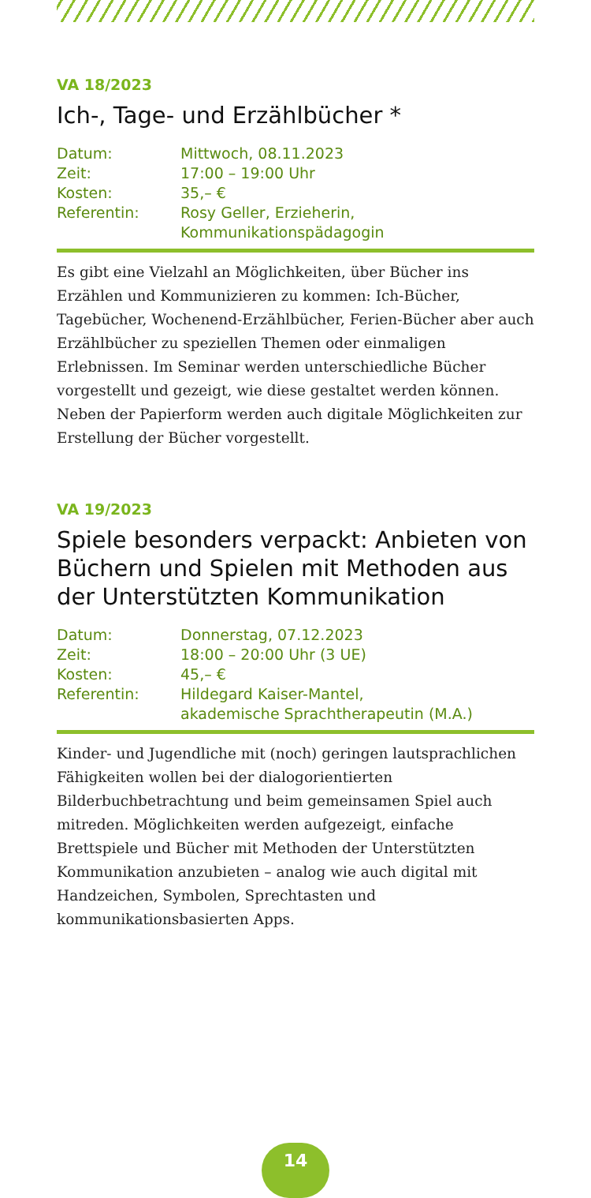VA 18/2023
Ich-, Tage- und Erzählbücher *
| Datum: | Mittwoch, 08.11.2023 |
| Zeit: | 17:00 – 19:00 Uhr |
| Kosten: | 35,– € |
| Referentin: | Rosy Geller, Erzieherin, Kommunikationspädagogin |
Es gibt eine Vielzahl an Möglichkeiten, über Bücher ins Erzählen und Kommunizieren zu kommen: Ich-Bücher, Tagebücher, Wochenend-Erzählbücher, Ferien-Bücher aber auch Erzählbücher zu speziellen Themen oder einmaligen Erlebnissen. Im Seminar werden unterschiedliche Bücher vorgestellt und gezeigt, wie diese gestaltet werden können. Neben der Papierform werden auch digitale Möglichkeiten zur Erstellung der Bücher vorgestellt.
VA 19/2023
Spiele besonders verpackt: Anbieten von Büchern und Spielen mit Methoden aus der Unterstützten Kommunikation
| Datum: | Donnerstag, 07.12.2023 |
| Zeit: | 18:00 – 20:00 Uhr (3 UE) |
| Kosten: | 45,– € |
| Referentin: | Hildegard Kaiser-Mantel, akademische Sprachtherapeutin (M.A.) |
Kinder- und Jugendliche mit (noch) geringen lautsprachlichen Fähigkeiten wollen bei der dialogorientierten Bilderbuchbetrachtung und beim gemeinsamen Spiel auch mitreden. Möglichkeiten werden aufgezeigt, einfache Brettspiele und Bücher mit Methoden der Unterstützten Kommunikation anzubieten – analog wie auch digital mit Handzeichen, Symbolen, Sprechtasten und kommunikationsbasierten Apps.
14